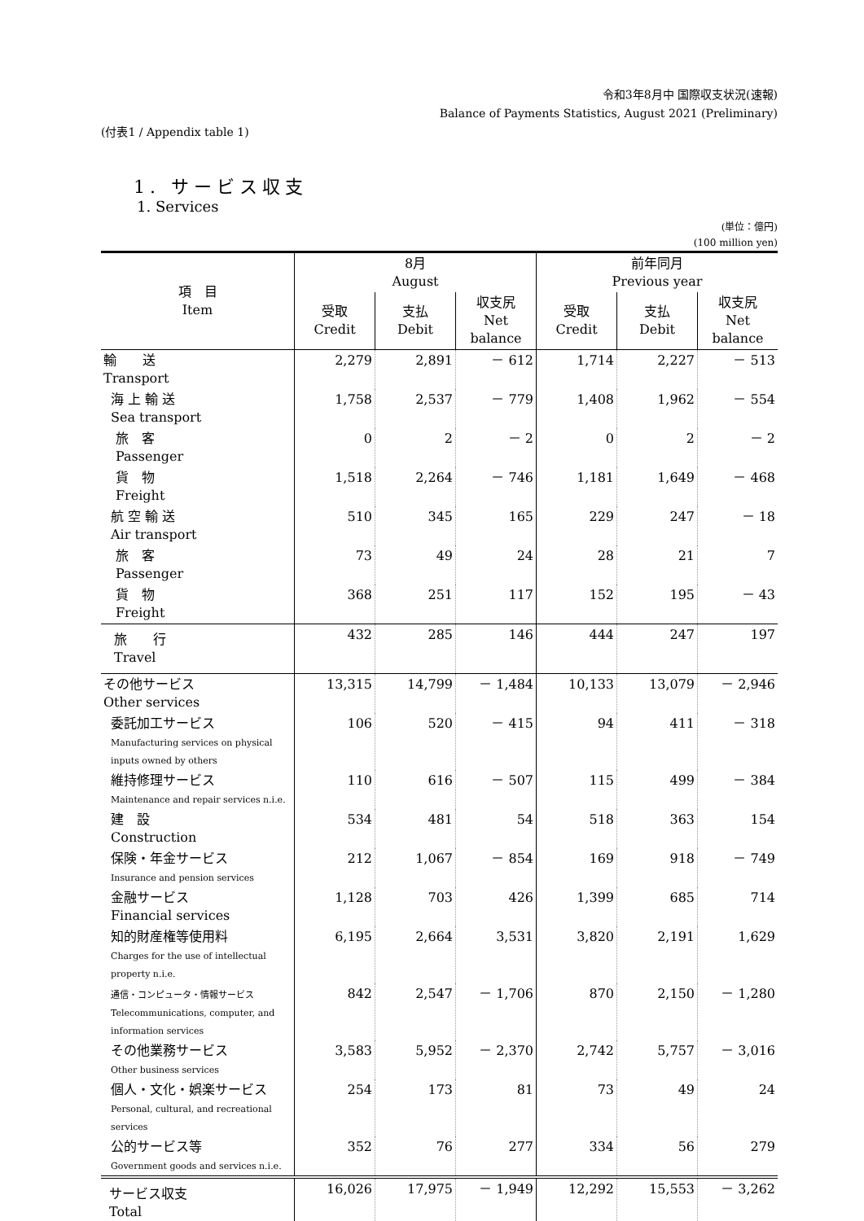令和3年8月中 国際収支状況(速報)
Balance of Payments Statistics, August 2021 (Preliminary)
(付表1 / Appendix table 1)
1. サービス収支
1. Services
(単位：億円)
(100 million yen)
| 項 目 Item | 8月 August | | | 前年同月 Previous year | | |
| --- | --- | --- | --- | --- | --- | --- |
| | 受取 Credit | 支払 Debit | 収支尻 Net balance | 受取 Credit | 支払 Debit | 収支尻 Net balance |
| 輸 送 Transport | 2,279 | 2,891 | － 612 | 1,714 | 2,227 | － 513 |
| 海 上 輸 送 Sea transport | 1,758 | 2,537 | － 779 | 1,408 | 1,962 | － 554 |
| 旅 客 Passenger | 0 | 2 | － 2 | 0 | 2 | － 2 |
| 貨 物 Freight | 1,518 | 2,264 | － 746 | 1,181 | 1,649 | － 468 |
| 航 空 輸 送 Air transport | 510 | 345 | 165 | 229 | 247 | － 18 |
| 旅 客 Passenger | 73 | 49 | 24 | 28 | 21 | 7 |
| 貨 物 Freight | 368 | 251 | 117 | 152 | 195 | － 43 |
| 旅 行 Travel | 432 | 285 | 146 | 444 | 247 | 197 |
| その他サービス Other services | 13,315 | 14,799 | － 1,484 | 10,133 | 13,079 | － 2,946 |
| 委託加工サービス Manufacturing services on physical inputs owned by others | 106 | 520 | － 415 | 94 | 411 | － 318 |
| 維持修理サービス Maintenance and repair services n.i.e. | 110 | 616 | － 507 | 115 | 499 | － 384 |
| 建 設 Construction | 534 | 481 | 54 | 518 | 363 | 154 |
| 保険・年金サービス Insurance and pension services | 212 | 1,067 | － 854 | 169 | 918 | － 749 |
| 金融サービス Financial services | 1,128 | 703 | 426 | 1,399 | 685 | 714 |
| 知的財産権等使用料 Charges for the use of intellectual property n.i.e. | 6,195 | 2,664 | 3,531 | 3,820 | 2,191 | 1,629 |
| 通信・コンピュータ・情報サービス Telecommunications, computer, and information services | 842 | 2,547 | － 1,706 | 870 | 2,150 | － 1,280 |
| その他業務サービス Other business services | 3,583 | 5,952 | － 2,370 | 2,742 | 5,757 | － 3,016 |
| 個人・文化・娯楽サービス Personal, cultural, and recreational services | 254 | 173 | 81 | 73 | 49 | 24 |
| 公的サービス等 Government goods and services n.i.e. | 352 | 76 | 277 | 334 | 56 | 279 |
| サービス収支 Total | 16,026 | 17,975 | － 1,949 | 12,292 | 15,553 | － 3,262 |